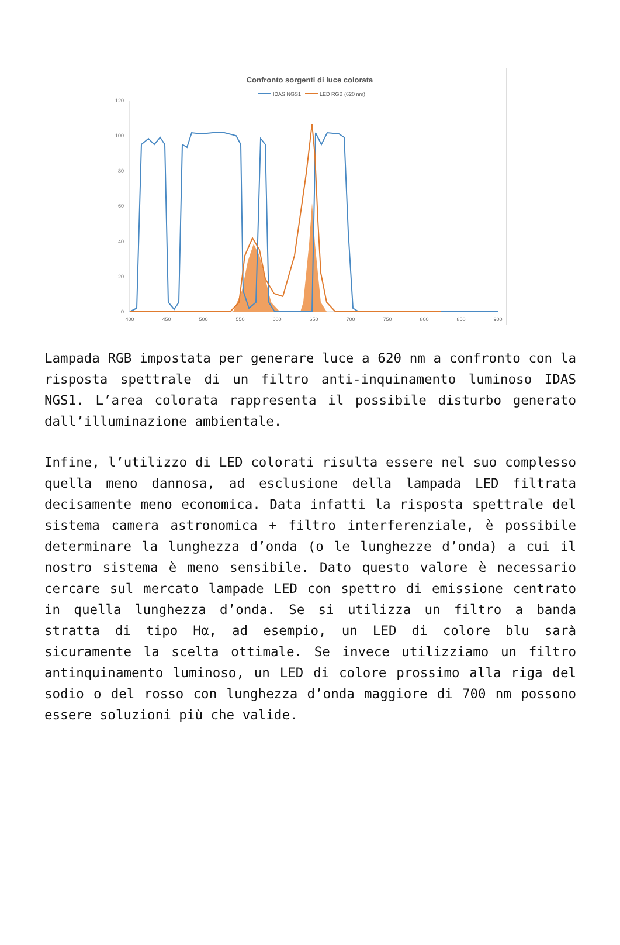Confronto sorgenti di luce colorata
IDAS NGS1
LED RGB (620 nm)
120
100
80
60
40
20
0
400
450
500
550
600
650
700
750
800
850
900
Lampada RGB impostata per generare luce a 620 nm a confronto con la risposta spettrale di un filtro anti-inquinamento luminoso IDAS NGS1. L’area colorata rappresenta il possibile disturbo generato dall’illuminazione ambientale.
Infine, l’utilizzo di LED colorati risulta essere nel suo complesso quella meno dannosa, ad esclusione della lampada LED filtrata decisamente meno economica. Data infatti la risposta spettrale del sistema camera astronomica + filtro interferenziale, è possibile determinare la lunghezza d’onda (o le lunghezze d’onda) a cui il nostro sistema è meno sensibile. Dato questo valore è necessario cercare sul mercato lampade LED con spettro di emissione centrato in quella lunghezza d’onda. Se si utilizza un filtro a banda stratta di tipo Hα, ad esempio, un LED di colore blu sarà sicuramente la scelta ottimale. Se invece utilizziamo un filtro antinquinamento luminoso, un LED di colore prossimo alla riga del sodio o del rosso con lunghezza d’onda maggiore di 700 nm possono essere soluzioni più che valide.